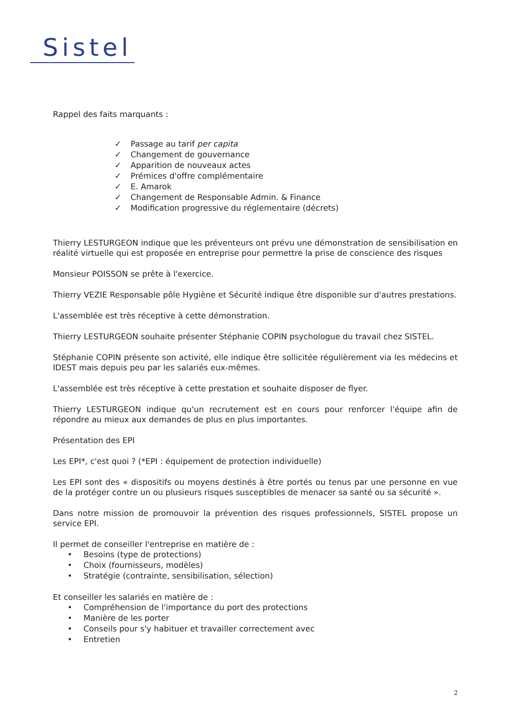Sistel
Rappel des faits marquants :
✓ Passage au tarif per capita
✓ Changement de gouvernance
✓ Apparition de nouveaux actes
✓ Prémices d'offre complémentaire
✓ E. Amarok
✓ Changement de Responsable Admin. & Finance
✓ Modification progressive du réglementaire (décrets)
Thierry LESTURGEON indique que les préventeurs ont prévu une démonstration de sensibilisation en réalité virtuelle qui est proposée en entreprise pour permettre la prise de conscience des risques
Monsieur POISSON se prête à l'exercice.
Thierry VEZIE Responsable pôle Hygiène et Sécurité indique être disponible sur d'autres prestations.
L'assemblée est très réceptive à cette démonstration.
Thierry LESTURGEON souhaite présenter Stéphanie COPIN psychologue du travail chez SISTEL.
Stéphanie COPIN présente son activité, elle indique être sollicitée régulièrement via les médecins et IDEST mais depuis peu par les salariés eux-mêmes.
L'assemblée est très réceptive à cette prestation et souhaite disposer de flyer.
Thierry LESTURGEON indique qu'un recrutement est en cours pour renforcer l'équipe afin de répondre au mieux aux demandes de plus en plus importantes.
Présentation des EPI
Les EPI*, c'est quoi ? (*EPI : équipement de protection individuelle)
Les EPI sont des « dispositifs ou moyens destinés à être portés ou tenus par une personne en vue de la protéger contre un ou plusieurs risques susceptibles de menacer sa santé ou sa sécurité ».
Dans notre mission de promouvoir la prévention des risques professionnels, SISTEL propose un service EPI.
Il permet de conseiller l'entreprise en matière de :
• Besoins (type de protections)
• Choix (fournisseurs, modèles)
• Stratégie (contrainte, sensibilisation, sélection)
Et conseiller les salariés en matière de :
• Compréhension de l'importance du port des protections
• Manière de les porter
• Conseils pour s'y habituer et travailler correctement avec
• Entretien
2